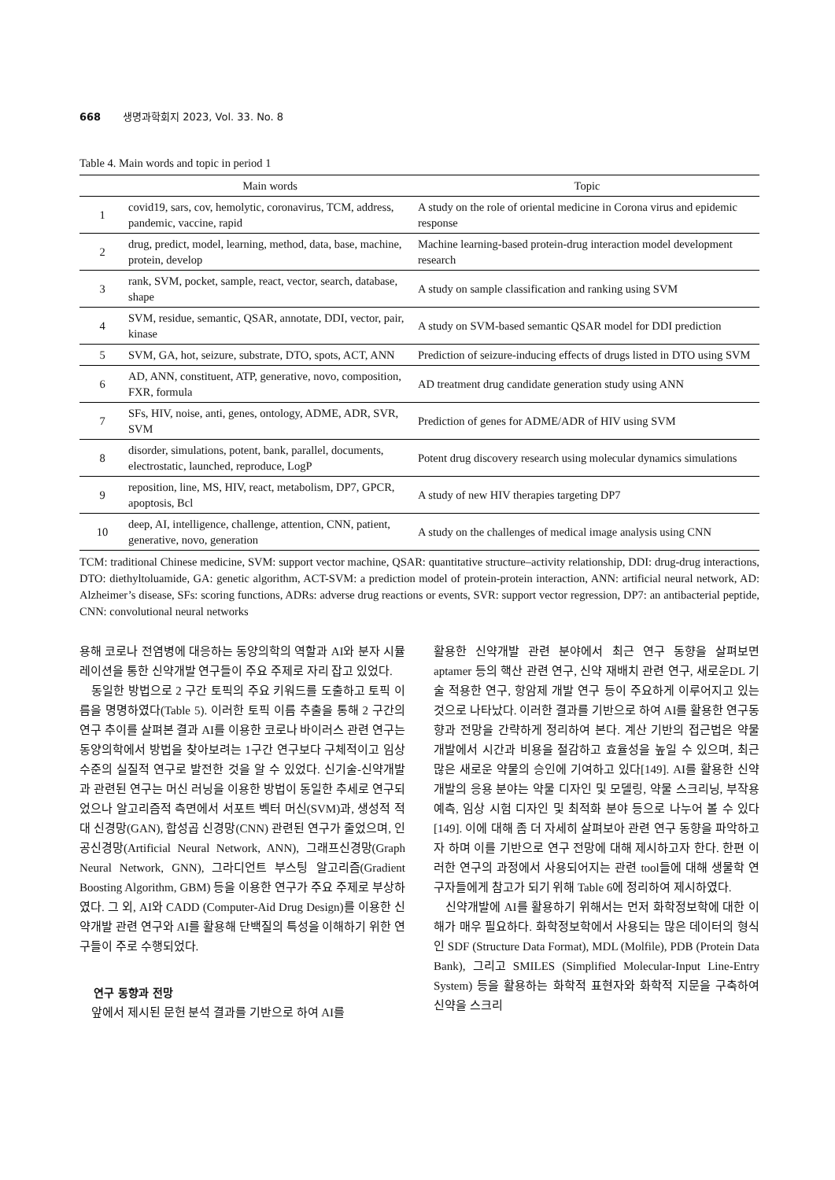668 생명과학회지 2023, Vol. 33. No. 8
Table 4. Main words and topic in period 1
| | Main words | Topic |
| --- | --- | --- |
| 1 | covid19, sars, cov, hemolytic, coronavirus, TCM, address, pandemic, vaccine, rapid | A study on the role of oriental medicine in Corona virus and epidemic response |
| 2 | drug, predict, model, learning, method, data, base, machine, protein, develop | Machine learning-based protein-drug interaction model development research |
| 3 | rank, SVM, pocket, sample, react, vector, search, database, shape | A study on sample classification and ranking using SVM |
| 4 | SVM, residue, semantic, QSAR, annotate, DDI, vector, pair, kinase | A study on SVM-based semantic QSAR model for DDI prediction |
| 5 | SVM, GA, hot, seizure, substrate, DTO, spots, ACT, ANN | Prediction of seizure-inducing effects of drugs listed in DTO using SVM |
| 6 | AD, ANN, constituent, ATP, generative, novo, composition, FXR, formula | AD treatment drug candidate generation study using ANN |
| 7 | SFs, HIV, noise, anti, genes, ontology, ADME, ADR, SVR, SVM | Prediction of genes for ADME/ADR of HIV using SVM |
| 8 | disorder, simulations, potent, bank, parallel, documents, electrostatic, launched, reproduce, LogP | Potent drug discovery research using molecular dynamics simulations |
| 9 | reposition, line, MS, HIV, react, metabolism, DP7, GPCR, apoptosis, Bcl | A study of new HIV therapies targeting DP7 |
| 10 | deep, AI, intelligence, challenge, attention, CNN, patient, generative, novo, generation | A study on the challenges of medical image analysis using CNN |
TCM: traditional Chinese medicine, SVM: support vector machine, QSAR: quantitative structure–activity relationship, DDI: drug-drug interactions, DTO: diethyltoluamide, GA: genetic algorithm, ACT-SVM: a prediction model of protein-protein interaction, ANN: artificial neural network, AD: Alzheimer’s disease, SFs: scoring functions, ADRs: adverse drug reactions or events, SVR: support vector regression, DP7: an antibacterial peptide, CNN: convolutional neural networks
용해 코로나 전염병에 대응하는 동양의학의 역할과 AI와 분자 시뮬레이션을 통한 신약개발 연구들이 주요 주제로 자리 잡고 있었다.
동일한 방법으로 2 구간 토픽의 주요 키워드를 도출하고 토픽 이름을 명명하였다(Table 5). 이러한 토픽 이름 추출을 통해 2 구간의 연구 추이를 살펴본 결과 AI를 이용한 코로나 바이러스 관련 연구는 동양의학에서 방법을 찾아보려는 1구간 연구보다 구체적이고 임상 수준의 실질적 연구로 발전한 것을 알 수 있었다. 신기술-신약개발과 관련된 연구는 머신 러닝을 이용한 방법이 동일한 추세로 연구되었으나 알고리즘적 측면에서 서포트 벡터 머신(SVM)과, 생성적 적대 신경망(GAN), 합성곱 신경망(CNN) 관련된 연구가 줄었으며, 인공신경망(Artificial Neural Network, ANN), 그래프신경망(Graph Neural Network, GNN), 그라디언트 부스팅 알고리즘(Gradient Boosting Algorithm, GBM) 등을 이용한 연구가 주요 주제로 부상하였다. 그 외, AI와 CADD (Computer-Aid Drug Design)를 이용한 신약개발 관련 연구와 AI를 활용해 단백질의 특성을 이해하기 위한 연구들이 주로 수행되었다.
연구 동향과 전망
앞에서 제시된 문헌 분석 결과를 기반으로 하여 AI를
활용한 신약개발 관련 분야에서 최근 연구 동향을 살펴보면 aptamer 등의 핵산 관련 연구, 신약 재배치 관련 연구, 새로운DL 기술 적용한 연구, 항암제 개발 연구 등이 주요하게 이루어지고 있는 것으로 나타났다. 이러한 결과를 기반으로 하여 AI를 활용한 연구동향과 전망을 간략하게 정리하여 본다. 계산 기반의 접근법은 약물 개발에서 시간과 비용을 절감하고 효율성을 높일 수 있으며, 최근 많은 새로운 약물의 승인에 기여하고 있다[149]. AI를 활용한 신약개발의 응용 분야는 약물 디자인 및 모델링, 약물 스크리닝, 부작용 예측, 임상 시험 디자인 및 최적화 분야 등으로 나누어 볼 수 있다[149]. 이에 대해 좀 더 자세히 살펴보아 관련 연구 동향을 파악하고자 하며 이를 기반으로 연구 전망에 대해 제시하고자 한다. 한편 이러한 연구의 과정에서 사용되어지는 관련 tool들에 대해 생물학 연구자들에게 참고가 되기 위해 Table 6에 정리하여 제시하였다.
신약개발에 AI를 활용하기 위해서는 먼저 화학정보학에 대한 이해가 매우 필요하다. 화학정보학에서 사용되는 많은 데이터의 형식인 SDF (Structure Data Format), MDL (Molfile), PDB (Protein Data Bank), 그리고 SMILES (Simplified Molecular-Input Line-Entry System) 등을 활용하는 화학적 표현자와 화학적 지문을 구축하여 신약을 스크리